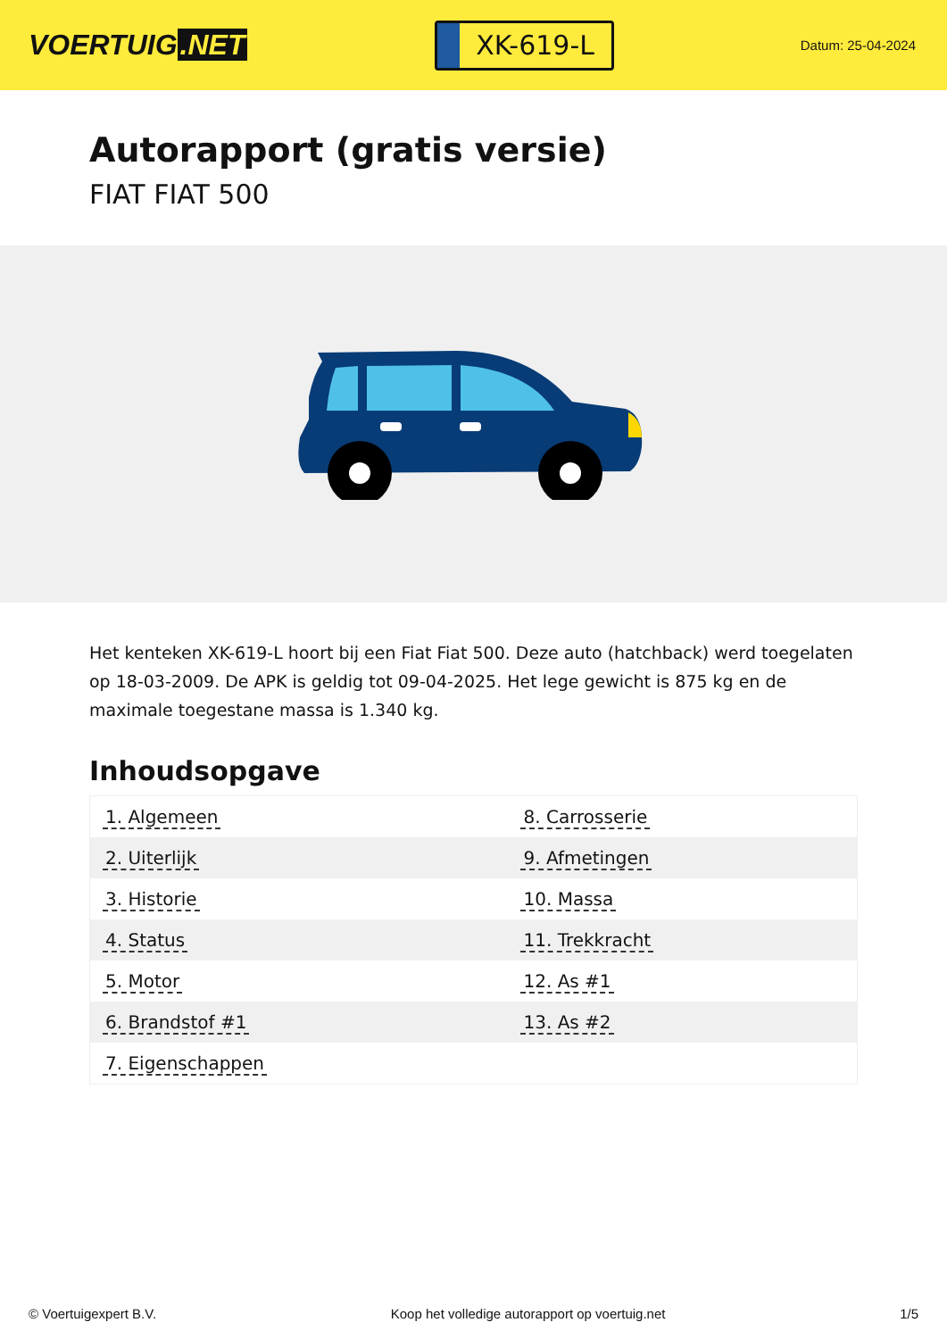VOERTUIG.NET
XK-619-L
Datum: 25-04-2024
Autorapport (gratis versie)
FIAT FIAT 500
Het kenteken XK-619-L hoort bij een Fiat Fiat 500. Deze auto (hatchback) werd toegelaten op 18-03-2009. De APK is geldig tot 09-04-2025. Het lege gewicht is 875 kg en de maximale toegestane massa is 1.340 kg.
Inhoudsopgave
| 1. Algemeen | 8. Carrosserie |
| 2. Uiterlijk | 9. Afmetingen |
| 3. Historie | 10. Massa |
| 4. Status | 11. Trekkracht |
| 5. Motor | 12. As #1 |
| 6. Brandstof #1 | 13. As #2 |
| 7. Eigenschappen | |
© Voertuigexpert B.V. Koop het volledige autorapport op voertuig.net 1/5